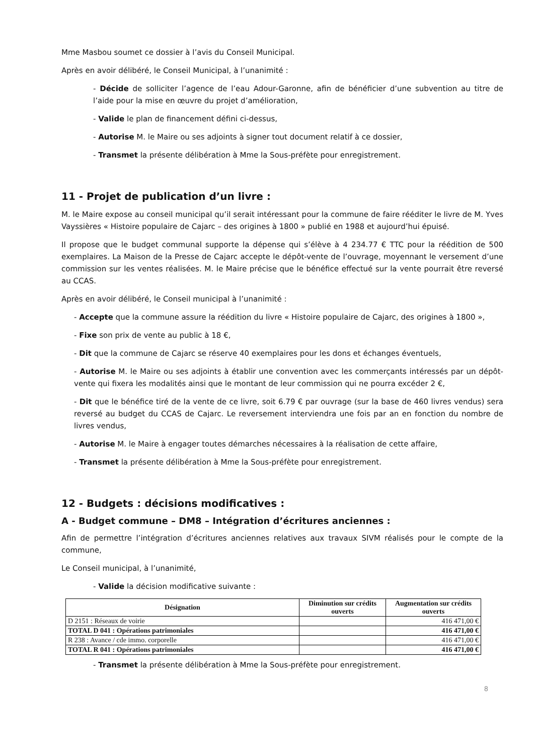Mme Masbou soumet ce dossier à l’avis du Conseil Municipal.
Après en avoir délibéré, le Conseil Municipal, à l’unanimité :
- Décide de solliciter l’agence de l’eau Adour-Garonne, afin de bénéficier d’une subvention au titre de l’aide pour la mise en œuvre du projet d’amélioration,
- Valide le plan de financement défini ci-dessus,
- Autorise M. le Maire ou ses adjoints à signer tout document relatif à ce dossier,
- Transmet la présente délibération à Mme la Sous-préfète pour enregistrement.
11 - Projet de publication d’un livre :
M. le Maire expose au conseil municipal qu’il serait intéressant pour la commune de faire rééditer le livre de M. Yves Vayssières « Histoire populaire de Cajarc – des origines à 1800 » publié en 1988 et aujourd’hui épuisé.
Il propose que le budget communal supporte la dépense qui s’élève à 4 234.77 € TTC pour la réédition de 500 exemplaires. La Maison de la Presse de Cajarc accepte le dépôt-vente de l’ouvrage, moyennant le versement d’une commission sur les ventes réalisées. M. le Maire précise que le bénéfice effectué sur la vente pourrait être reversé au CCAS.
Après en avoir délibéré, le Conseil municipal à l’unanimité :
- Accepte que la commune assure la réédition du livre « Histoire populaire de Cajarc, des origines à 1800 »,
- Fixe son prix de vente au public à 18 €,
- Dit que la commune de Cajarc se réserve 40 exemplaires pour les dons et échanges éventuels,
- Autorise M. le Maire ou ses adjoints à établir une convention avec les commerçants intéressés par un dépôt-vente qui fixera les modalités ainsi que le montant de leur commission qui ne pourra excéder 2 €,
- Dit que le bénéfice tiré de la vente de ce livre, soit 6.79 € par ouvrage (sur la base de 460 livres vendus) sera reversé au budget du CCAS de Cajarc. Le reversement interviendra une fois par an en fonction du nombre de livres vendus,
- Autorise M. le Maire à engager toutes démarches nécessaires à la réalisation de cette affaire,
- Transmet la présente délibération à Mme la Sous-préfète pour enregistrement.
12 - Budgets : décisions modificatives :
A - Budget commune – DM8 – Intégration d’écritures anciennes :
Afin de permettre l’intégration d’écritures anciennes relatives aux travaux SIVM réalisés pour le compte de la commune,
Le Conseil municipal, à l’unanimité,
- Valide la décision modificative suivante :
| Désignation | Diminution sur crédits ouverts | Augmentation sur crédits ouverts |
| --- | --- | --- |
| D 2151 : Réseaux de voirie | | 416 471,00 € |
| TOTAL D 041 : Opérations patrimoniales | | 416 471,00 € |
| R 238 : Avance / cde immo. corporelle | | 416 471,00 € |
| TOTAL R 041 : Opérations patrimoniales | | 416 471,00 € |
- Transmet la présente délibération à Mme la Sous-préfète pour enregistrement.
8